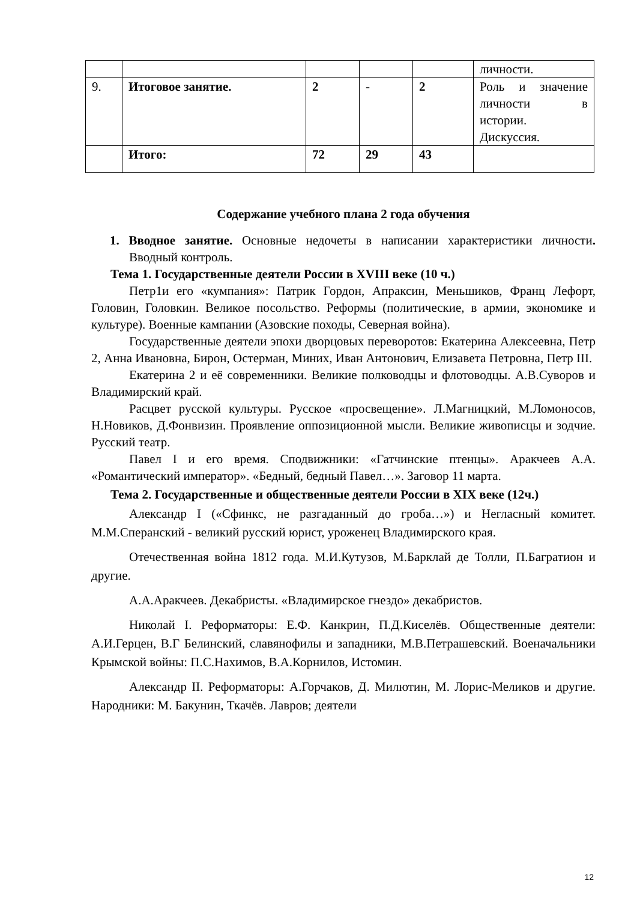| | | | | | личности. |
| 9. | Итоговое занятие. | 2 | - | 2 | Роль и значение личности в истории. Дискуссия. |
| | Итого: | 72 | 29 | 43 | |
Содержание учебного плана 2 года обучения
1. Вводное занятие. Основные недочеты в написании характеристики личности. Вводный контроль.
Тема 1. Государственные деятели России в XVIII веке (10 ч.)
Петр1и его «кумпания»: Патрик Гордон, Апраксин, Меньшиков, Франц Лефорт, Головин, Головкин. Великое посольство. Реформы (политические, в армии, экономике и культуре). Военные кампании (Азовские походы, Северная война).
Государственные деятели эпохи дворцовых переворотов: Екатерина Алексеевна, Петр 2, Анна Ивановна, Бирон, Остерман, Миних, Иван Антонович, Елизавета Петровна, Петр III.
Екатерина 2 и её современники. Великие полководцы и флотоводцы. А.В.Суворов и Владимирский край.
Расцвет русской культуры. Русское «просвещение». Л.Магницкий, М.Ломоносов, Н.Новиков, Д.Фонвизин. Проявление оппозиционной мысли. Великие живописцы и зодчие. Русский театр.
Павел I и его время. Сподвижники: «Гатчинские птенцы». Аракчеев А.А. «Романтический император». «Бедный, бедный Павел…». Заговор 11 марта.
Тема 2. Государственные и общественные деятели России в XIX веке (12ч.)
Александр I («Сфинкс, не разгаданный до гроба…») и Негласный комитет. М.М.Сперанский - великий русский юрист, уроженец Владимирского края.
Отечественная война 1812 года. М.И.Кутузов, М.Барклай де Толли, П.Багратион и другие.
А.А.Аракчеев. Декабристы. «Владимирское гнездо» декабристов.
Николай I. Реформаторы: Е.Ф. Канкрин, П.Д.Киселёв. Общественные деятели: А.И.Герцен, В.Г Белинский, славянофилы и западники, М.В.Петрашевский. Военачальники Крымской войны: П.С.Нахимов, В.А.Корнилов, Истомин.
Александр II. Реформаторы: А.Горчаков, Д. Милютин, М. Лорис-Меликов и другие. Народники: М. Бакунин, Ткачёв. Лавров; деятели
12